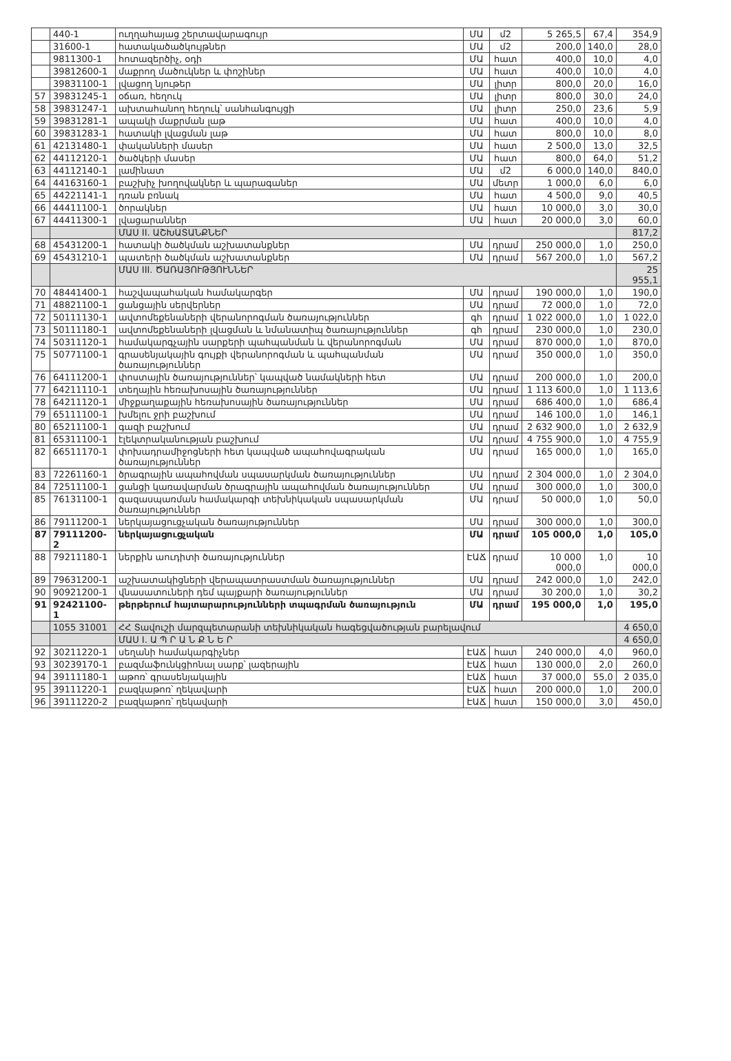| | 440-1 | ուղղահայաց շերտավարագույր | ՄԱ | մ2 | 5 265,5 | 67,4 | 354,9 |
| | 31600-1 | հատակածածկույթներ | ՄԱ | մ2 | 200,0 | 140,0 | 28,0 |
| | 9811300-1 | հոտազերծիչ, օդի | ՄԱ | հատ | 400,0 | 10,0 | 4,0 |
| | 39812600-1 | մաքրող մածուկներ և փոշիներ | ՄԱ | հատ | 400,0 | 10,0 | 4,0 |
| | 39831100-1 | լվացող նյութեր | ՄԱ | լիտր | 800,0 | 20,0 | 16,0 |
| 57 | 39831245-1 | օճառ, հեղուկ | ՄԱ | լիտր | 800,0 | 30,0 | 24,0 |
| 58 | 39831247-1 | ախտահանող հեղուկ՝ սանհանգույցի | ՄԱ | լիտր | 250,0 | 23,6 | 5,9 |
| 59 | 39831281-1 | ապակի մաքրման լաթ | ՄԱ | հատ | 400,0 | 10,0 | 4,0 |
| 60 | 39831283-1 | հատակի լվացման լաթ | ՄԱ | հատ | 800,0 | 10,0 | 8,0 |
| 61 | 42131480-1 | փականների մասեր | ՄԱ | հատ | 2 500,0 | 13,0 | 32,5 |
| 62 | 44112120-1 | ծածկերի մասեր | ՄԱ | հատ | 800,0 | 64,0 | 51,2 |
| 63 | 44112140-1 | լամինատ | ՄԱ | մ2 | 6 000,0 | 140,0 | 840,0 |
| 64 | 44163160-1 | բաշխիչ խողովակներ և պարագաներ | ՄԱ | մետր | 1 000,0 | 6,0 | 6,0 |
| 65 | 44221141-1 | դռան բռնակ | ՄԱ | հատ | 4 500,0 | 9,0 | 40,5 |
| 66 | 44411100-1 | ծորակներ | ՄԱ | հատ | 10 000,0 | 3,0 | 30,0 |
| 67 | 44411300-1 | լվացարաններ | ՄԱ | հատ | 20 000,0 | 3,0 | 60,0 |
| | | ՄԱՍ II. ԱՇԽԱՏԱՆՔՆԵՐ | | | | | 817,2 |
| 68 | 45431200-1 | հատակի ծածկման աշխատանքներ | ՄԱ | դրամ | 250 000,0 | 1,0 | 250,0 |
| 69 | 45431210-1 | պատերի ծածկման աշխատանքներ | ՄԱ | դրամ | 567 200,0 | 1,0 | 567,2 |
| | | ՄԱՍ III. ԾԱՌԱՅՈՒԹՅՈՒՆՆԵՐ | | | | | 25 955,1 |
| 70 | 48441400-1 | հաշվապահական համակարգեր | ՄԱ | դրամ | 190 000,0 | 1,0 | 190,0 |
| 71 | 48821100-1 | ցանցային սերվերներ | ՄԱ | դրամ | 72 000,0 | 1,0 | 72,0 |
| 72 | 50111130-1 | ավտոմեքենաների վերանորոգման ծառայություններ | գh | դրամ | 1 022 000,0 | 1,0 | 1 022,0 |
| 73 | 50111180-1 | ավտոմեքենաների լվացման և նմանատիպ ծառայություններ | գh | դրամ | 230 000,0 | 1,0 | 230,0 |
| 74 | 50311120-1 | համակարգչային սարքերի պահպանման և վերանորոգման | ՄԱ | դրամ | 870 000,0 | 1,0 | 870,0 |
| 75 | 50771100-1 | գրասենյակային գույքի վերանորոգման և պահպանման ծառայություններ | ՄԱ | դրամ | 350 000,0 | 1,0 | 350,0 |
| 76 | 64111200-1 | փոստային ծառայություններ՝ կապված նամակների հետ | ՄԱ | դրամ | 200 000,0 | 1,0 | 200,0 |
| 77 | 64211110-1 | տեղային հեռախոսային ծառայություններ | ՄԱ | դրամ | 1 113 600,0 | 1,0 | 1 113,6 |
| 78 | 64211120-1 | միջքաղաքային հեռախոսային ծառայություններ | ՄԱ | դրամ | 686 400,0 | 1,0 | 686,4 |
| 79 | 65111100-1 | խմելու ջրի բաշխում | ՄԱ | դրամ | 146 100,0 | 1,0 | 146,1 |
| 80 | 65211100-1 | գազի բաշխում | ՄԱ | դրամ | 2 632 900,0 | 1,0 | 2 632,9 |
| 81 | 65311100-1 | էլեկտրականության բաշխում | ՄԱ | դրամ | 4 755 900,0 | 1,0 | 4 755,9 |
| 82 | 66511170-1 | փոխադրամիջոցների հետ կապված ապահովագրական ծառայություններ | ՄԱ | դրամ | 165 000,0 | 1,0 | 165,0 |
| 83 | 72261160-1 | ծրագրային ապահովման սպասարկման ծառայություններ | ՄԱ | դրամ | 2 304 000,0 | 1,0 | 2 304,0 |
| 84 | 72511100-1 | ցանցի կառավարման ծրագրային ապահովման ծառայություններ | ՄԱ | դրամ | 300 000,0 | 1,0 | 300,0 |
| 85 | 76131100-1 | գազասպառման համակարգի տեխնիկական սպասարկման ծառայություններ | ՄԱ | դրամ | 50 000,0 | 1,0 | 50,0 |
| 86 | 79111200-1 | ներկայացուցչական ծառայություններ | ՄԱ | դրամ | 300 000,0 | 1,0 | 300,0 |
| 87 | 79111200-2 | ներկայացուցչական | ՄԱ | դրամ | 105 000,0 | 1,0 | 105,0 |
| 88 | 79211180-1 | ներքին աուդիտի ծառայություններ | ԷԱՃ | դրամ | 10 000 000,0 | 1,0 | 10 000,0 |
| 89 | 79631200-1 | աշխատակիցների վերապատրաստման ծառայություններ | ՄԱ | դրամ | 242 000,0 | 1,0 | 242,0 |
| 90 | 90921200-1 | վնասատուների դեմ պայքարի ծառայություններ | ՄԱ | դրամ | 30 200,0 | 1,0 | 30,2 |
| 91 | 92421100-1 | թերթերում հայտարարությունների տպագրման ծառայություն | ՄԱ | դրամ | 195 000,0 | 1,0 | 195,0 |
| | 1055 31001 | ՀՀ Տավուշի մարզպետարանի տեխնիկական հագեցվածության բարելավում | | | | | 4 650,0 |
| | | ՄԱՍ I. Ա Պ Ր Ա Ն Ք Ն Ե Ր | | | | | 4 650,0 |
| 92 | 30211220-1 | սեղանի համակարգիչներ | ԷԱՃ | հատ | 240 000,0 | 4,0 | 960,0 |
| 93 | 30239170-1 | բազմաֆունկցիոնալ սարք՝ լազերային | ԷԱՃ | հատ | 130 000,0 | 2,0 | 260,0 |
| 94 | 39111180-1 | աթոռ՝ գրասենյակային | ԷԱՃ | հատ | 37 000,0 | 55,0 | 2 035,0 |
| 95 | 39111220-1 | բազկաթոռ՝ ղեկավարի | ԷԱՃ | հատ | 200 000,0 | 1,0 | 200,0 |
| 96 | 39111220-2 | բազկաթոռ՝ ղեկավարի | ԷԱՃ | հատ | 150 000,0 | 3,0 | 450,0 |